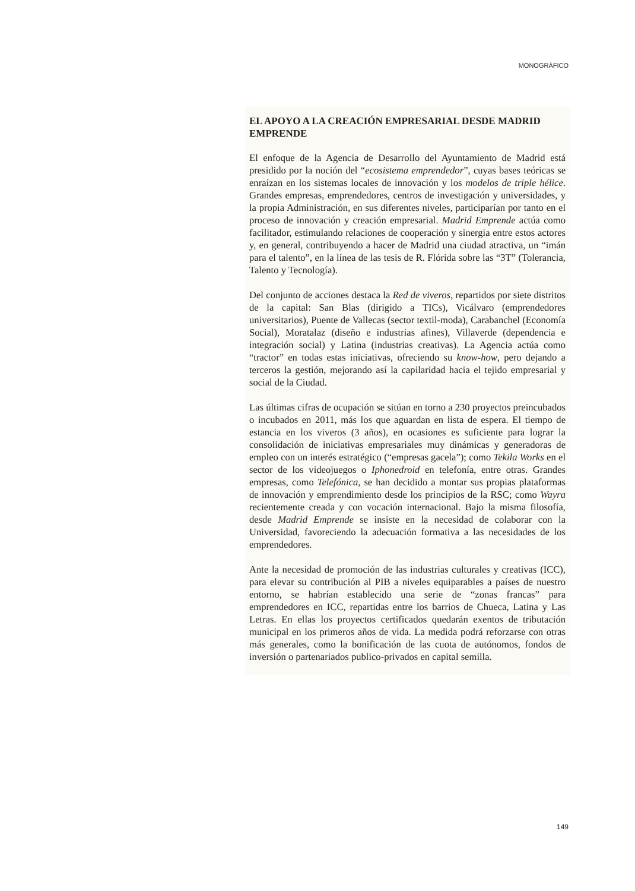MONOGRÁFICO
EL APOYO A LA CREACIÓN EMPRESARIAL DESDE MADRID EMPRENDE
El enfoque de la Agencia de Desarrollo del Ayuntamiento de Madrid está presidido por la noción del “ecosistema emprendedor”, cuyas bases teóricas se enraízan en los sistemas locales de innovación y los modelos de triple hélice. Grandes empresas, emprendedores, centros de investigación y universidades, y la propia Administración, en sus diferentes niveles, participarían por tanto en el proceso de innovación y creación empresarial. Madrid Emprende actúa como facilitador, estimulando relaciones de cooperación y sinergia entre estos actores y, en general, contribuyendo a hacer de Madrid una ciudad atractiva, un “imán para el talento”, en la línea de las tesis de R. Flórida sobre las “3T” (Tolerancia, Talento y Tecnología).
Del conjunto de acciones destaca la Red de viveros, repartidos por siete distritos de la capital: San Blas (dirigido a TICs), Vicálvaro (emprendedores universitarios), Puente de Vallecas (sector textil-moda), Carabanchel (Economía Social), Moratalaz (diseño e industrias afines), Villaverde (dependencia e integración social) y Latina (industrias creativas). La Agencia actúa como “tractor” en todas estas iniciativas, ofreciendo su know-how, pero dejando a terceros la gestión, mejorando así la capilaridad hacia el tejido empresarial y social de la Ciudad.
Las últimas cifras de ocupación se sitúan en torno a 230 proyectos preincubados o incubados en 2011, más los que aguardan en lista de espera. El tiempo de estancia en los viveros (3 años), en ocasiones es suficiente para lograr la consolidación de iniciativas empresariales muy dinámicas y generadoras de empleo con un interés estratégico (“empresas gacela”); como Tekila Works en el sector de los videojuegos o Iphonedroid en telefonía, entre otras. Grandes empresas, como Telefónica, se han decidido a montar sus propias plataformas de innovación y emprendimiento desde los principios de la RSC; como Wayra recientemente creada y con vocación internacional. Bajo la misma filosofía, desde Madrid Emprende se insiste en la necesidad de colaborar con la Universidad, favoreciendo la adecuación formativa a las necesidades de los emprendedores.
Ante la necesidad de promoción de las industrias culturales y creativas (ICC), para elevar su contribución al PIB a niveles equiparables a países de nuestro entorno, se habrían establecido una serie de “zonas francas” para emprendedores en ICC, repartidas entre los barrios de Chueca, Latina y Las Letras. En ellas los proyectos certificados quedarán exentos de tributación municipal en los primeros años de vida. La medida podrá reforzarse con otras más generales, como la bonificación de las cuota de autónomos, fondos de inversión o partenariados publico-privados en capital semilla.
149